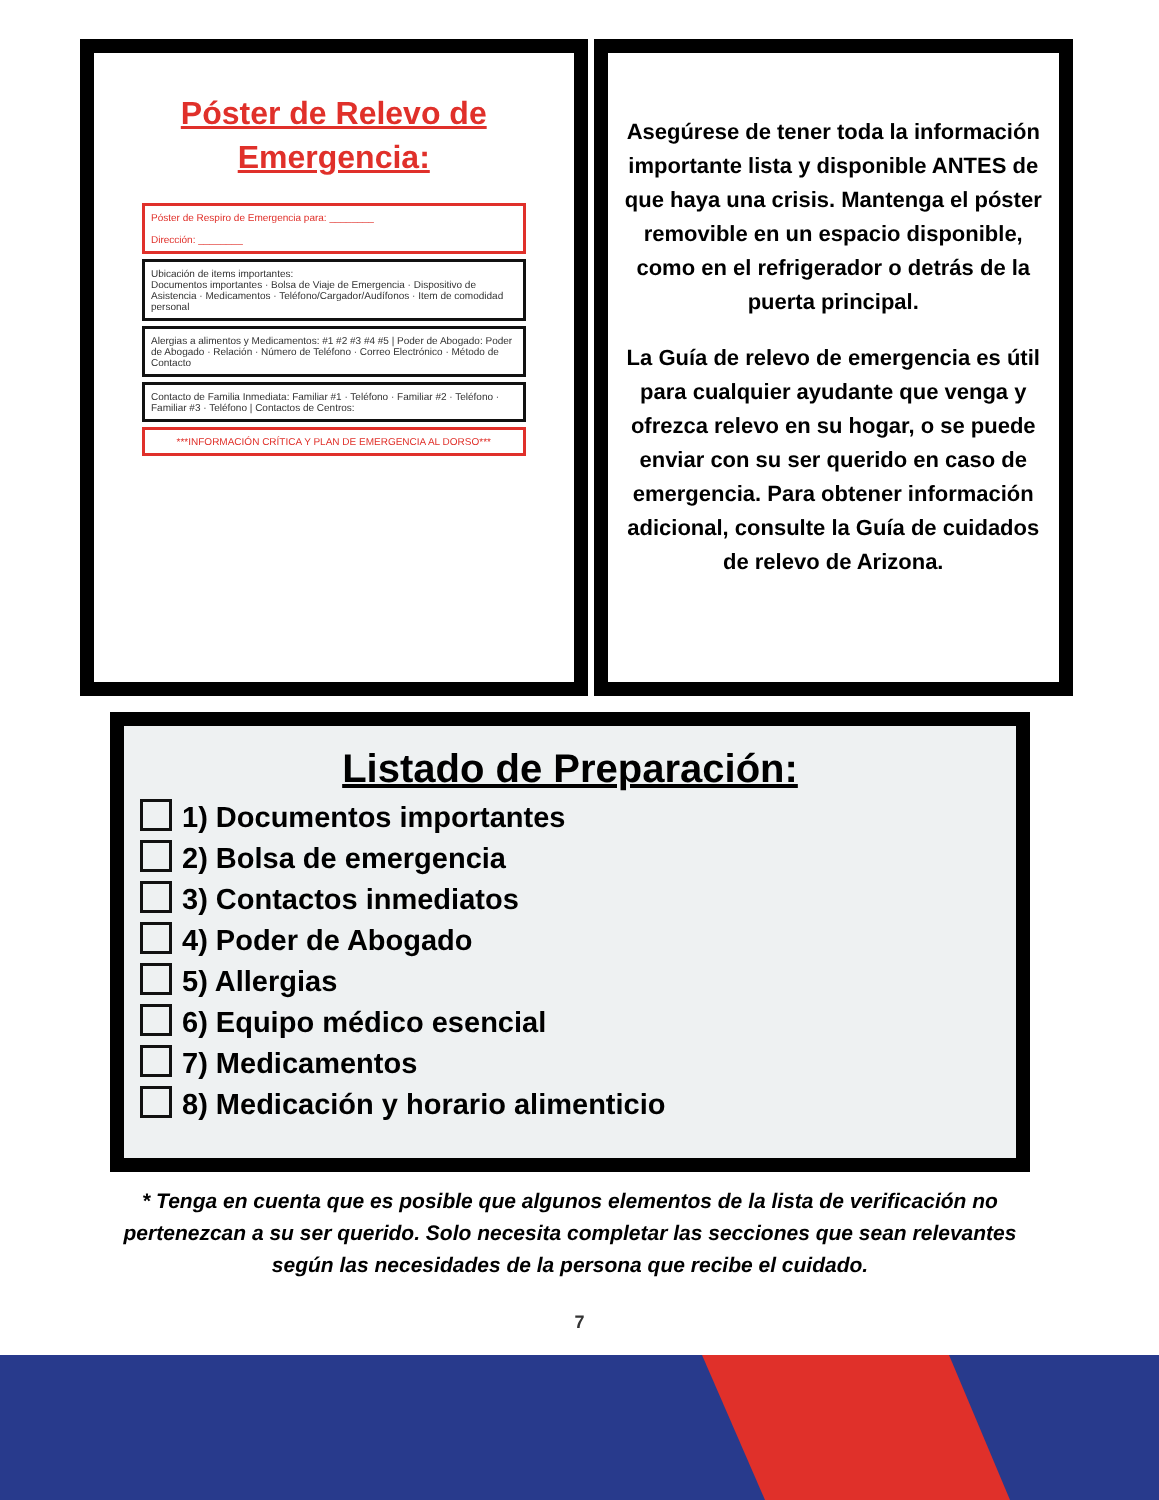Póster de Relevo de Emergencia:
Póster de Respiro de Emergencia para: ________
Dirección: ________
Ubicación de items importantes:
Documentos importantes · Bolsa de Viaje de Emergencia · Dispositivo de Asistencia · Medicamentos · Teléfono/Cargador/Audífonos · Item de comodidad personal
Alergias a alimentos y Medicamentos: #1 #2 #3 #4 #5 | Poder de Abogado: Poder de Abogado · Relación · Número de Teléfono · Correo Electrónico · Método de Contacto
Contacto de Familia Inmediata: Familiar #1 · Teléfono · Familiar #2 · Teléfono · Familiar #3 · Teléfono | Contactos de Centros:
***INFORMACIÓN CRÍTICA Y PLAN DE EMERGENCIA AL DORSO***
Asegúrese de tener toda la información importante lista y disponible ANTES de que haya una crisis. Mantenga el póster removible en un espacio disponible, como en el refrigerador o detrás de la puerta principal.
La Guía de relevo de emergencia es útil para cualquier ayudante que venga y ofrezca relevo en su hogar, o se puede enviar con su ser querido en caso de emergencia. Para obtener información adicional, consulte la Guía de cuidados de relevo de Arizona.
Listado de Preparación:
1) Documentos importantes
2) Bolsa de emergencia
3) Contactos inmediatos
4) Poder de Abogado
5) Allergias
6) Equipo médico esencial
7) Medicamentos
8) Medicación y horario alimenticio
* Tenga en cuenta que es posible que algunos elementos de la lista de verificación no pertenezcan a su ser querido. Solo necesita completar las secciones que sean relevantes según las necesidades de la persona que recibe el cuidado.
7